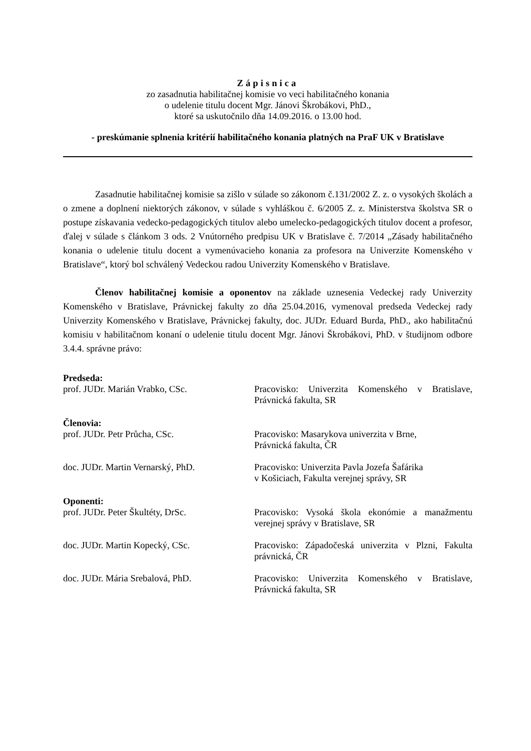Zápisnica
zo zasadnutia habilitačnej komisie vo veci habilitačného konania
o udelenie titulu docent Mgr. Jánovi Škrobákovi, PhD.,
ktoré sa uskutočnilo dňa 14.09.2016. o 13.00 hod.
- preskúmanie splnenia kritérií habilitačného konania platných na PraF UK v Bratislave
Zasadnutie habilitačnej komisie sa zišlo v súlade so zákonom č.131/2002 Z. z. o vysokých školách a o zmene a doplnení niektorých zákonov, v súlade s vyhláškou č. 6/2005 Z. z. Ministerstva školstva SR o postupe získavania vedecko-pedagogických titulov alebo umelecko-pedagogických titulov docent a profesor, ďalej v súlade s článkom 3 ods. 2 Vnútorného predpisu UK v Bratislave č. 7/2014 „Zásady habilitačného konania o udelenie titulu docent a vymenúvacieho konania za profesora na Univerzite Komenského v Bratislave“, ktorý bol schválený Vedeckou radou Univerzity Komenského v Bratislave.
Členov habilitačnej komisie a oponentov na základe uznesenia Vedeckej rady Univerzity Komenského v Bratislave, Právnickej fakulty zo dňa 25.04.2016, vymenoval predseda Vedeckej rady Univerzity Komenského v Bratislave, Právnickej fakulty, doc. JUDr. Eduard Burda, PhD., ako habilitačnú komisiu v habilitačnom konaní o udelenie titulu docent Mgr. Jánovi Škrobákovi, PhD. v študijnom odbore 3.4.4. správne právo:
Predseda:
prof. JUDr. Marián Vrabko, CSc. Pracovisko: Univerzita Komenského v Bratislave, Právnická fakulta, SR
Členovia:
prof. JUDr. Petr Průcha, CSc. Pracovisko: Masarykova univerzita v Brne,
Právnická fakulta, ČR
doc. JUDr. Martin Vernarský, PhD. Pracovisko: Univerzita Pavla Jozefa Šafárika
v Košiciach, Fakulta verejnej správy, SR
Oponenti:
prof. JUDr. Peter Škultéty, DrSc. Pracovisko: Vysoká škola ekonómie a manažmentu verejnej správy v Bratislave, SR
doc. JUDr. Martin Kopecký, CSc. Pracovisko: Západočeská univerzita v Plzni, Fakulta právnická, ČR
doc. JUDr. Mária Srebalová, PhD. Pracovisko: Univerzita Komenského v Bratislave, Právnická fakulta, SR